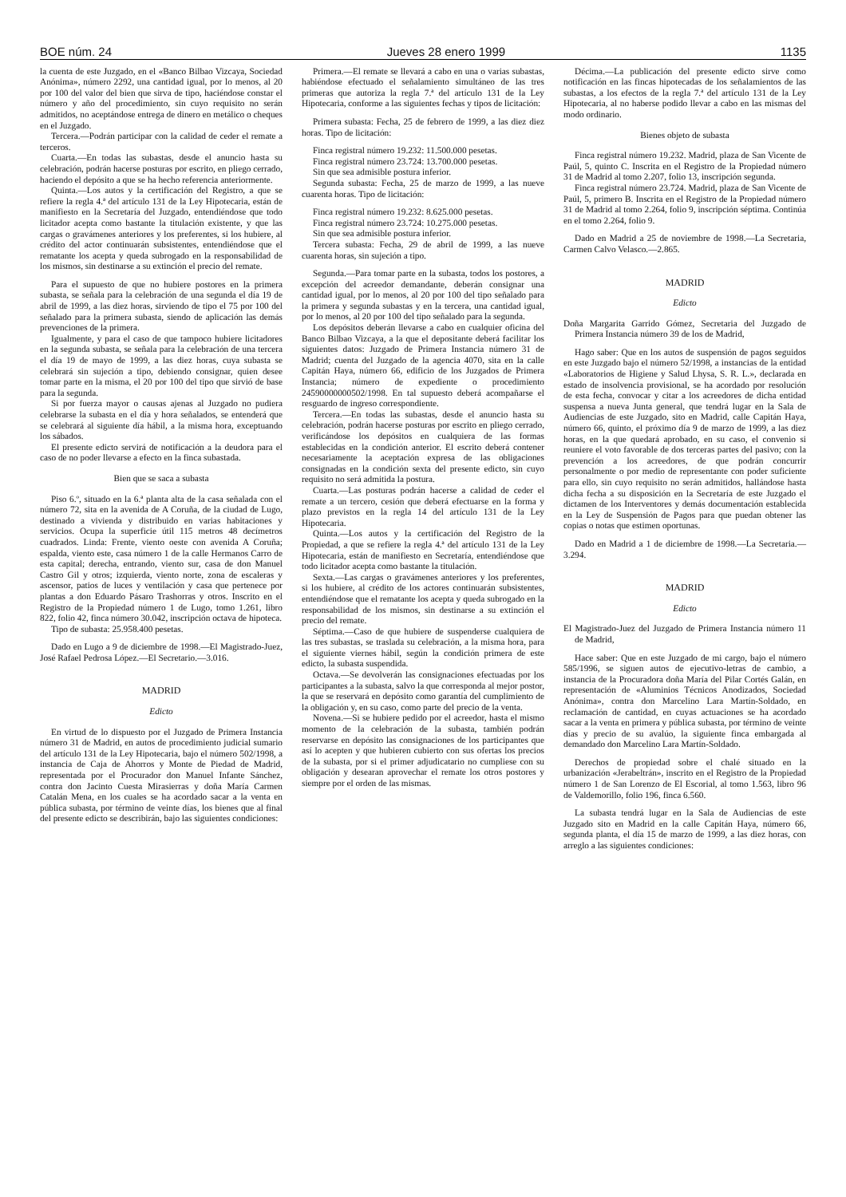BOE núm. 24 Jueves 28 enero 1999 1135
la cuenta de este Juzgado, en el «Banco Bilbao Vizcaya, Sociedad Anónima», número 2292, una cantidad igual, por lo menos, al 20 por 100 del valor del bien que sirva de tipo, haciéndose constar el número y año del procedimiento, sin cuyo requisito no serán admitidos, no aceptándose entrega de dinero en metálico o cheques en el Juzgado.
Tercera.—Podrán participar con la calidad de ceder el remate a terceros.
Cuarta.—En todas las subastas, desde el anuncio hasta su celebración, podrán hacerse posturas por escrito, en pliego cerrado, haciendo el depósito a que se ha hecho referencia anteriormente.
Quinta.—Los autos y la certificación del Registro, a que se refiere la regla 4.ª del artículo 131 de la Ley Hipotecaria, están de manifiesto en la Secretaría del Juzgado, entendiéndose que todo licitador acepta como bastante la titulación existente, y que las cargas o gravámenes anteriores y los preferentes, si los hubiere, al crédito del actor continuarán subsistentes, entendiéndose que el rematante los acepta y queda subrogado en la responsabilidad de los mismos, sin destinarse a su extinción el precio del remate.
Para el supuesto de que no hubiere postores en la primera subasta, se señala para la celebración de una segunda el día 19 de abril de 1999, a las diez horas, sirviendo de tipo el 75 por 100 del señalado para la primera subasta, siendo de aplicación las demás prevenciones de la primera.
Igualmente, y para el caso de que tampoco hubiere licitadores en la segunda subasta, se señala para la celebración de una tercera el día 19 de mayo de 1999, a las diez horas, cuya subasta se celebrará sin sujeción a tipo, debiendo consignar, quien desee tomar parte en la misma, el 20 por 100 del tipo que sirvió de base para la segunda.
Si por fuerza mayor o causas ajenas al Juzgado no pudiera celebrarse la subasta en el día y hora señalados, se entenderá que se celebrará al siguiente día hábil, a la misma hora, exceptuando los sábados.
El presente edicto servirá de notificación a la deudora para el caso de no poder llevarse a efecto en la finca subastada.
Bien que se saca a subasta
Piso 6.º, situado en la 6.ª planta alta de la casa señalada con el número 72, sita en la avenida de A Coruña, de la ciudad de Lugo, destinado a vivienda y distribuido en varias habitaciones y servicios. Ocupa la superficie útil 115 metros 48 decímetros cuadrados. Linda: Frente, viento oeste con avenida A Coruña; espalda, viento este, casa número 1 de la calle Hermanos Carro de esta capital; derecha, entrando, viento sur, casa de don Manuel Castro Gil y otros; izquierda, viento norte, zona de escaleras y ascensor, patios de luces y ventilación y casa que pertenece por plantas a don Eduardo Pásaro Trashorras y otros. Inscrito en el Registro de la Propiedad número 1 de Lugo, tomo 1.261, libro 822, folio 42, finca número 30.042, inscripción octava de hipoteca.
Tipo de subasta: 25.958.400 pesetas.
Dado en Lugo a 9 de diciembre de 1998.—El Magistrado-Juez, José Rafael Pedrosa López.—El Secretario.—3.016.
MADRID
Edicto
En virtud de lo dispuesto por el Juzgado de Primera Instancia número 31 de Madrid, en autos de procedimiento judicial sumario del artículo 131 de la Ley Hipotecaria, bajo el número 502/1998, a instancia de Caja de Ahorros y Monte de Piedad de Madrid, representada por el Procurador don Manuel Infante Sánchez, contra don Jacinto Cuesta Mirasierras y doña María Carmen Catalán Mena, en los cuales se ha acordado sacar a la venta en pública subasta, por término de veinte días, los bienes que al final del presente edicto se describirán, bajo las siguientes condiciones:
Primera.—El remate se llevará a cabo en una o varias subastas, habiéndose efectuado el señalamiento simultáneo de las tres primeras que autoriza la regla 7.ª del artículo 131 de la Ley Hipotecaria, conforme a las siguientes fechas y tipos de licitación:
Primera subasta: Fecha, 25 de febrero de 1999, a las diez diez horas. Tipo de licitación:
Finca registral número 19.232: 11.500.000 pesetas.
Finca registral número 23.724: 13.700.000 pesetas.
Sin que sea admisible postura inferior.
Segunda subasta: Fecha, 25 de marzo de 1999, a las nueve cuarenta horas. Tipo de licitación:
Finca registral número 19.232: 8.625.000 pesetas.
Finca registral número 23.724: 10.275.000 pesetas.
Sin que sea admisible postura inferior.
Tercera subasta: Fecha, 29 de abril de 1999, a las nueve cuarenta horas, sin sujeción a tipo.
Segunda.—Para tomar parte en la subasta, todos los postores, a excepción del acreedor demandante, deberán consignar una cantidad igual, por lo menos, al 20 por 100 del tipo señalado para la primera y segunda subastas y en la tercera, una cantidad igual, por lo menos, al 20 por 100 del tipo señalado para la segunda.
Los depósitos deberán llevarse a cabo en cualquier oficina del Banco Bilbao Vizcaya, a la que el depositante deberá facilitar los siguientes datos: Juzgado de Primera Instancia número 31 de Madrid; cuenta del Juzgado de la agencia 4070, sita en la calle Capitán Haya, número 66, edificio de los Juzgados de Primera Instancia; número de expediente o procedimiento 24590000000502/1998. En tal supuesto deberá acompañarse el resguardo de ingreso correspondiente.
Tercera.—En todas las subastas, desde el anuncio hasta su celebración, podrán hacerse posturas por escrito en pliego cerrado, verificándose los depósitos en cualquiera de las formas establecidas en la condición anterior. El escrito deberá contener necesariamente la aceptación expresa de las obligaciones consignadas en la condición sexta del presente edicto, sin cuyo requisito no será admitida la postura.
Cuarta.—Las posturas podrán hacerse a calidad de ceder el remate a un tercero, cesión que deberá efectuarse en la forma y plazo previstos en la regla 14 del artículo 131 de la Ley Hipotecaria.
Quinta.—Los autos y la certificación del Registro de la Propiedad, a que se refiere la regla 4.ª del artículo 131 de la Ley Hipotecaria, están de manifiesto en Secretaría, entendiéndose que todo licitador acepta como bastante la titulación.
Sexta.—Las cargas o gravámenes anteriores y los preferentes, si los hubiere, al crédito de los actores continuarán subsistentes, entendiéndose que el rematante los acepta y queda subrogado en la responsabilidad de los mismos, sin destinarse a su extinción el precio del remate.
Séptima.—Caso de que hubiere de suspenderse cualquiera de las tres subastas, se traslada su celebración, a la misma hora, para el siguiente viernes hábil, según la condición primera de este edicto, la subasta suspendida.
Octava.—Se devolverán las consignaciones efectuadas por los participantes a la subasta, salvo la que corresponda al mejor postor, la que se reservará en depósito como garantía del cumplimiento de la obligación y, en su caso, como parte del precio de la venta.
Novena.—Si se hubiere pedido por el acreedor, hasta el mismo momento de la celebración de la subasta, también podrán reservarse en depósito las consignaciones de los participantes que así lo acepten y que hubieren cubierto con sus ofertas los precios de la subasta, por si el primer adjudicatario no cumpliese con su obligación y desearan aprovechar el remate los otros postores y siempre por el orden de las mismas.
Décima.—La publicación del presente edicto sirve como notificación en las fincas hipotecadas de los señalamientos de las subastas, a los efectos de la regla 7.ª del artículo 131 de la Ley Hipotecaria, al no haberse podido llevar a cabo en las mismas del modo ordinario.
Bienes objeto de subasta
Finca registral número 19.232. Madrid, plaza de San Vicente de Paúl, 5, quinto C. Inscrita en el Registro de la Propiedad número 31 de Madrid al tomo 2.207, folio 13, inscripción segunda.
Finca registral número 23.724. Madrid, plaza de San Vicente de Paúl, 5, primero B. Inscrita en el Registro de la Propiedad número 31 de Madrid al tomo 2.264, folio 9, inscripción séptima. Continúa en el tomo 2.264, folio 9.
Dado en Madrid a 25 de noviembre de 1998.—La Secretaria, Carmen Calvo Velasco.—2.865.
MADRID
Edicto
Doña Margarita Garrido Gómez, Secretaria del Juzgado de Primera Instancia número 39 de los de Madrid,
Hago saber: Que en los autos de suspensión de pagos seguidos en este Juzgado bajo el número 52/1998, a instancias de la entidad «Laboratorios de Higiene y Salud Lhysa, S. R. L.», declarada en estado de insolvencia provisional, se ha acordado por resolución de esta fecha, convocar y citar a los acreedores de dicha entidad suspensa a nueva Junta general, que tendrá lugar en la Sala de Audiencias de este Juzgado, sito en Madrid, calle Capitán Haya, número 66, quinto, el próximo día 9 de marzo de 1999, a las diez horas, en la que quedará aprobado, en su caso, el convenio si reuniere el voto favorable de dos terceras partes del pasivo; con la prevención a los acreedores, de que podrán concurrir personalmente o por medio de representante con poder suficiente para ello, sin cuyo requisito no serán admitidos, hallándose hasta dicha fecha a su disposición en la Secretaría de este Juzgado el dictamen de los Interventores y demás documentación establecida en la Ley de Suspensión de Pagos para que puedan obtener las copias o notas que estimen oportunas.
Dado en Madrid a 1 de diciembre de 1998.—La Secretaria.—3.294.
MADRID
Edicto
El Magistrado-Juez del Juzgado de Primera Instancia número 11 de Madrid,
Hace saber: Que en este Juzgado de mi cargo, bajo el número 585/1996, se siguen autos de ejecutivo-letras de cambio, a instancia de la Procuradora doña María del Pilar Cortés Galán, en representación de «Aluminios Técnicos Anodizados, Sociedad Anónima», contra don Marcelino Lara Martín-Soldado, en reclamación de cantidad, en cuyas actuaciones se ha acordado sacar a la venta en primera y pública subasta, por término de veinte días y precio de su avalúo, la siguiente finca embargada al demandado don Marcelino Lara Martín-Soldado.
Derechos de propiedad sobre el chalé situado en la urbanización «Jerabeltrán», inscrito en el Registro de la Propiedad número 1 de San Lorenzo de El Escorial, al tomo 1.563, libro 96 de Valdemorillo, folio 196, finca 6.560.
La subasta tendrá lugar en la Sala de Audiencias de este Juzgado sito en Madrid en la calle Capitán Haya, número 66, segunda planta, el día 15 de marzo de 1999, a las diez horas, con arreglo a las siguientes condiciones: